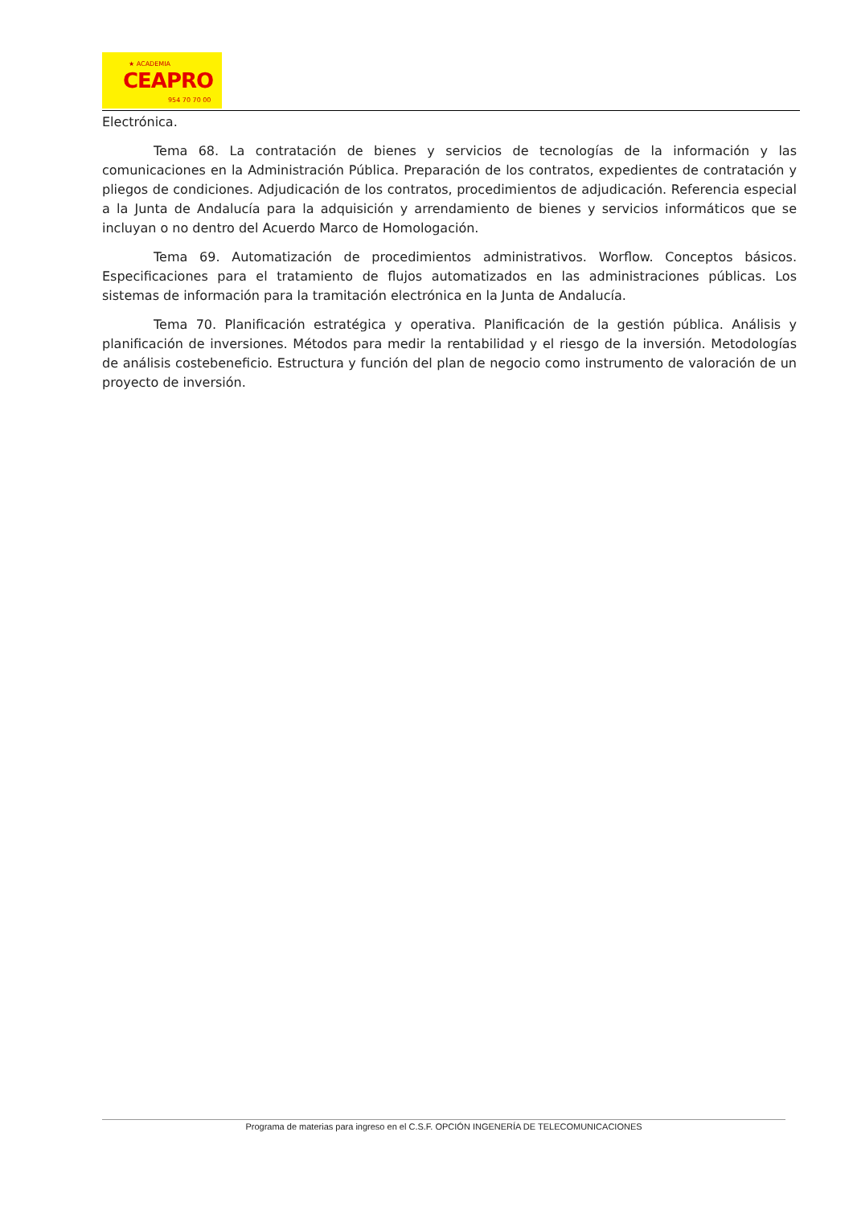★ ACADEMIA
CEAPRO
954 70 70 00
Electrónica.
Tema 68. La contratación de bienes y servicios de tecnologías de la información y las comunicaciones en la Administración Pública. Preparación de los contratos, expedientes de contratación y pliegos de condiciones. Adjudicación de los contratos, procedimientos de adjudicación. Referencia especial a la Junta de Andalucía para la adquisición y arrendamiento de bienes y servicios informáticos que se incluyan o no dentro del Acuerdo Marco de Homologación.
Tema 69. Automatización de procedimientos administrativos. Worflow. Conceptos básicos. Especificaciones para el tratamiento de flujos automatizados en las administraciones públicas. Los sistemas de información para la tramitación electrónica en la Junta de Andalucía.
Tema 70. Planificación estratégica y operativa. Planificación de la gestión pública. Análisis y planificación de inversiones. Métodos para medir la rentabilidad y el riesgo de la inversión. Metodologías de análisis costebeneficio. Estructura y función del plan de negocio como instrumento de valoración de un proyecto de inversión.
Programa de materias para ingreso en el C.S.F. OPCIÓN INGENERÍA DE TELECOMUNICACIONES